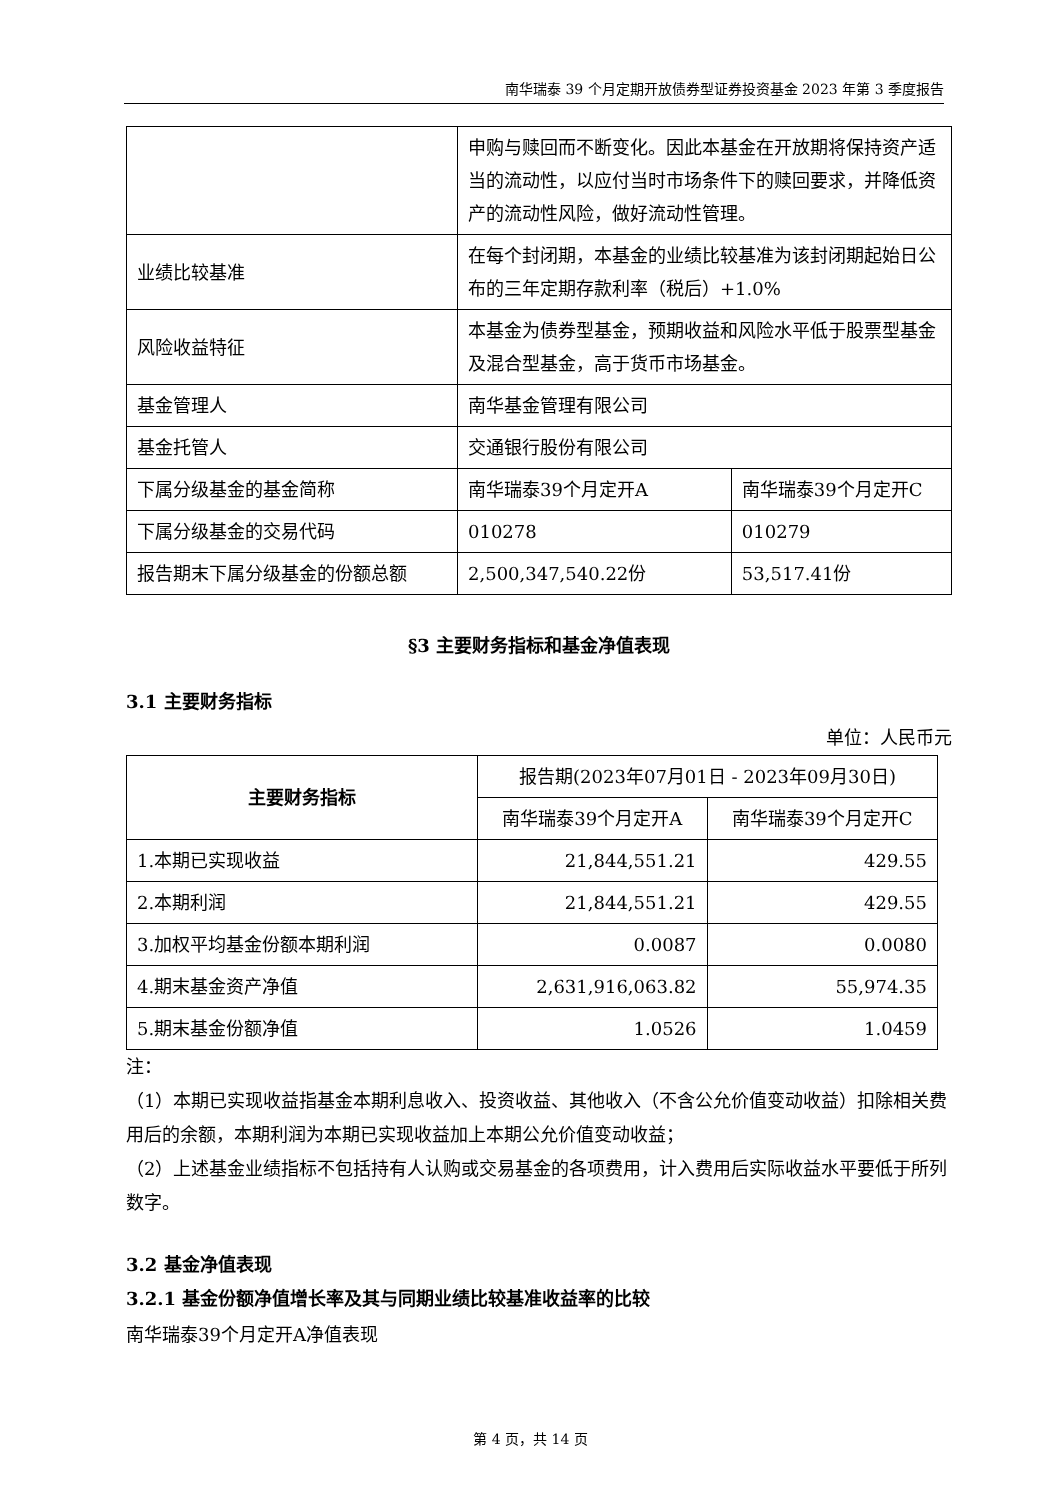南华瑞泰 39 个月定期开放债券型证券投资基金 2023 年第 3 季度报告
| | 申购与赎回而不断变化。因此本基金在开放期将保持资产适当的流动性，以应付当时市场条件下的赎回要求，并降低资产的流动性风险，做好流动性管理。 | |
| 业绩比较基准 | 在每个封闭期，本基金的业绩比较基准为该封闭期起始日公布的三年定期存款利率（税后）+1.0% | |
| 风险收益特征 | 本基金为债券型基金，预期收益和风险水平低于股票型基金及混合型基金，高于货币市场基金。 | |
| 基金管理人 | 南华基金管理有限公司 | |
| 基金托管人 | 交通银行股份有限公司 | |
| 下属分级基金的基金简称 | 南华瑞泰39个月定开A | 南华瑞泰39个月定开C |
| 下属分级基金的交易代码 | 010278 | 010279 |
| 报告期末下属分级基金的份额总额 | 2,500,347,540.22份 | 53,517.41份 |
§3 主要财务指标和基金净值表现
3.1 主要财务指标
单位：人民币元
| 主要财务指标 | 报告期(2023年07月01日 - 2023年09月30日) | |
| | 南华瑞泰39个月定开A | 南华瑞泰39个月定开C |
| 1.本期已实现收益 | 21,844,551.21 | 429.55 |
| 2.本期利润 | 21,844,551.21 | 429.55 |
| 3.加权平均基金份额本期利润 | 0.0087 | 0.0080 |
| 4.期末基金资产净值 | 2,631,916,063.82 | 55,974.35 |
| 5.期末基金份额净值 | 1.0526 | 1.0459 |
注：
（1）本期已实现收益指基金本期利息收入、投资收益、其他收入（不含公允价值变动收益）扣除相关费用后的余额，本期利润为本期已实现收益加上本期公允价值变动收益；
（2）上述基金业绩指标不包括持有人认购或交易基金的各项费用，计入费用后实际收益水平要低于所列数字。
3.2 基金净值表现
3.2.1 基金份额净值增长率及其与同期业绩比较基准收益率的比较
南华瑞泰39个月定开A净值表现
第 4 页，共 14 页